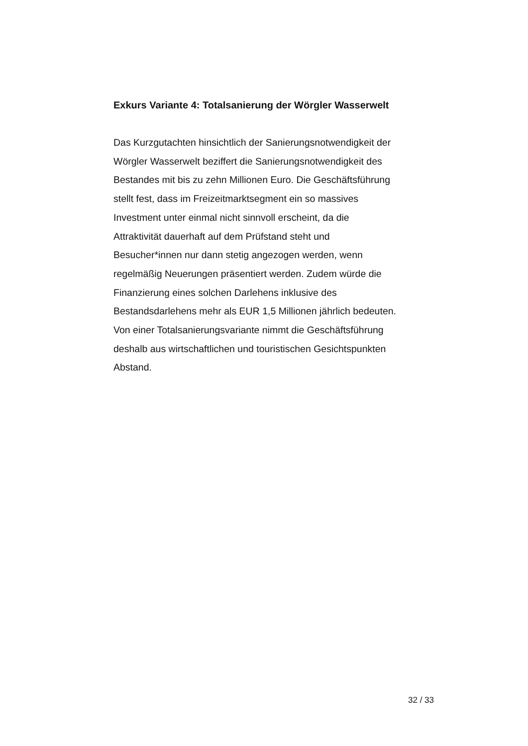Exkurs Variante 4: Totalsanierung der Wörgler Wasserwelt
Das Kurzgutachten hinsichtlich der Sanierungsnotwendigkeit der
Wörgler Wasserwelt beziffert die Sanierungsnotwendigkeit des
Bestandes mit bis zu zehn Millionen Euro. Die Geschäftsführung
stellt fest, dass im Freizeitmarktsegment ein so massives
Investment unter einmal nicht sinnvoll erscheint, da die
Attraktivität dauerhaft auf dem Prüfstand steht und
Besucher*innen nur dann stetig angezogen werden, wenn
regelmäßig Neuerungen präsentiert werden. Zudem würde die
Finanzierung eines solchen Darlehens inklusive des
Bestandsdarlehens mehr als EUR 1,5 Millionen jährlich bedeuten.
Von einer Totalsanierungsvariante nimmt die Geschäftsführung
deshalb aus wirtschaftlichen und touristischen Gesichtspunkten
Abstand.
32 / 33